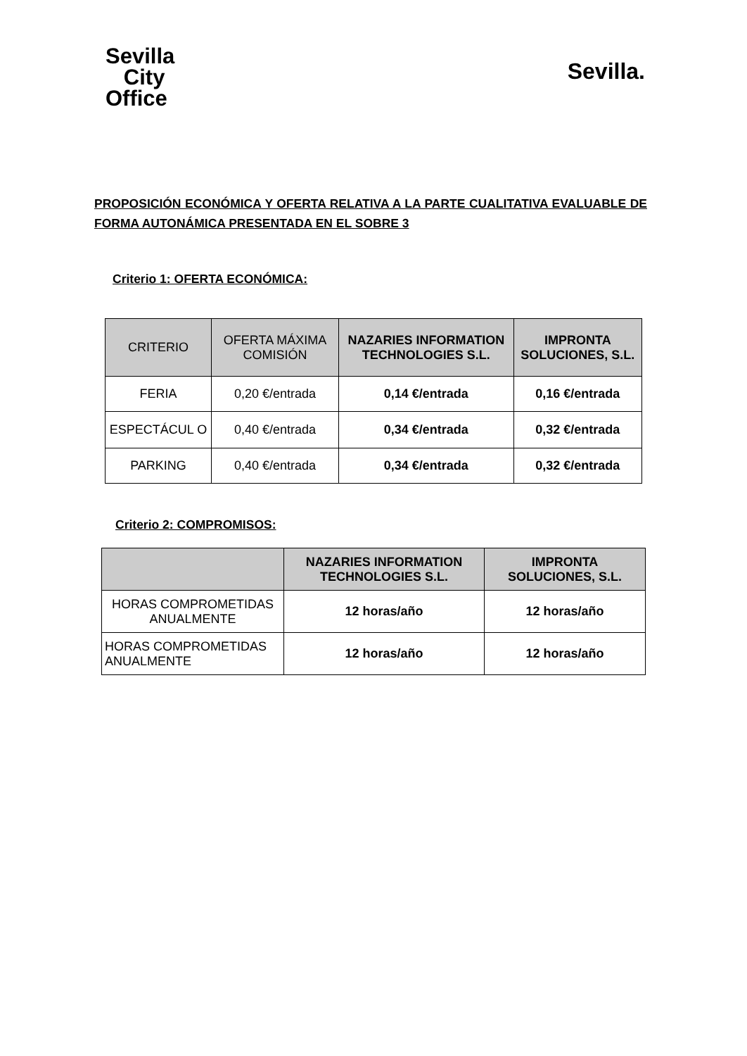Sevilla
City
Office
Sevilla.
PROPOSICIÓN ECONÓMICA Y OFERTA RELATIVA A LA PARTE CUALITATIVA EVALUABLE DE FORMA AUTONÁMICA PRESENTADA EN EL SOBRE 3
Criterio 1: OFERTA ECONÓMICA:
| CRITERIO | OFERTA MÁXIMA COMISIÓN | NAZARIES INFORMATION TECHNOLOGIES S.L. | IMPRONTA SOLUCIONES, S.L. |
| --- | --- | --- | --- |
| FERIA | 0,20 €/entrada | 0,14 €/entrada | 0,16 €/entrada |
| ESPECTÁCUL O | 0,40 €/entrada | 0,34 €/entrada | 0,32 €/entrada |
| PARKING | 0,40 €/entrada | 0,34 €/entrada | 0,32 €/entrada |
Criterio 2: COMPROMISOS:
| | NAZARIES INFORMATION TECHNOLOGIES S.L. | IMPRONTA SOLUCIONES, S.L. |
| --- | --- | --- |
| HORAS COMPROMETIDAS ANUALMENTE | 12 horas/año | 12 horas/año |
| HORAS COMPROMETIDAS ANUALMENTE | 12 horas/año | 12 horas/año |